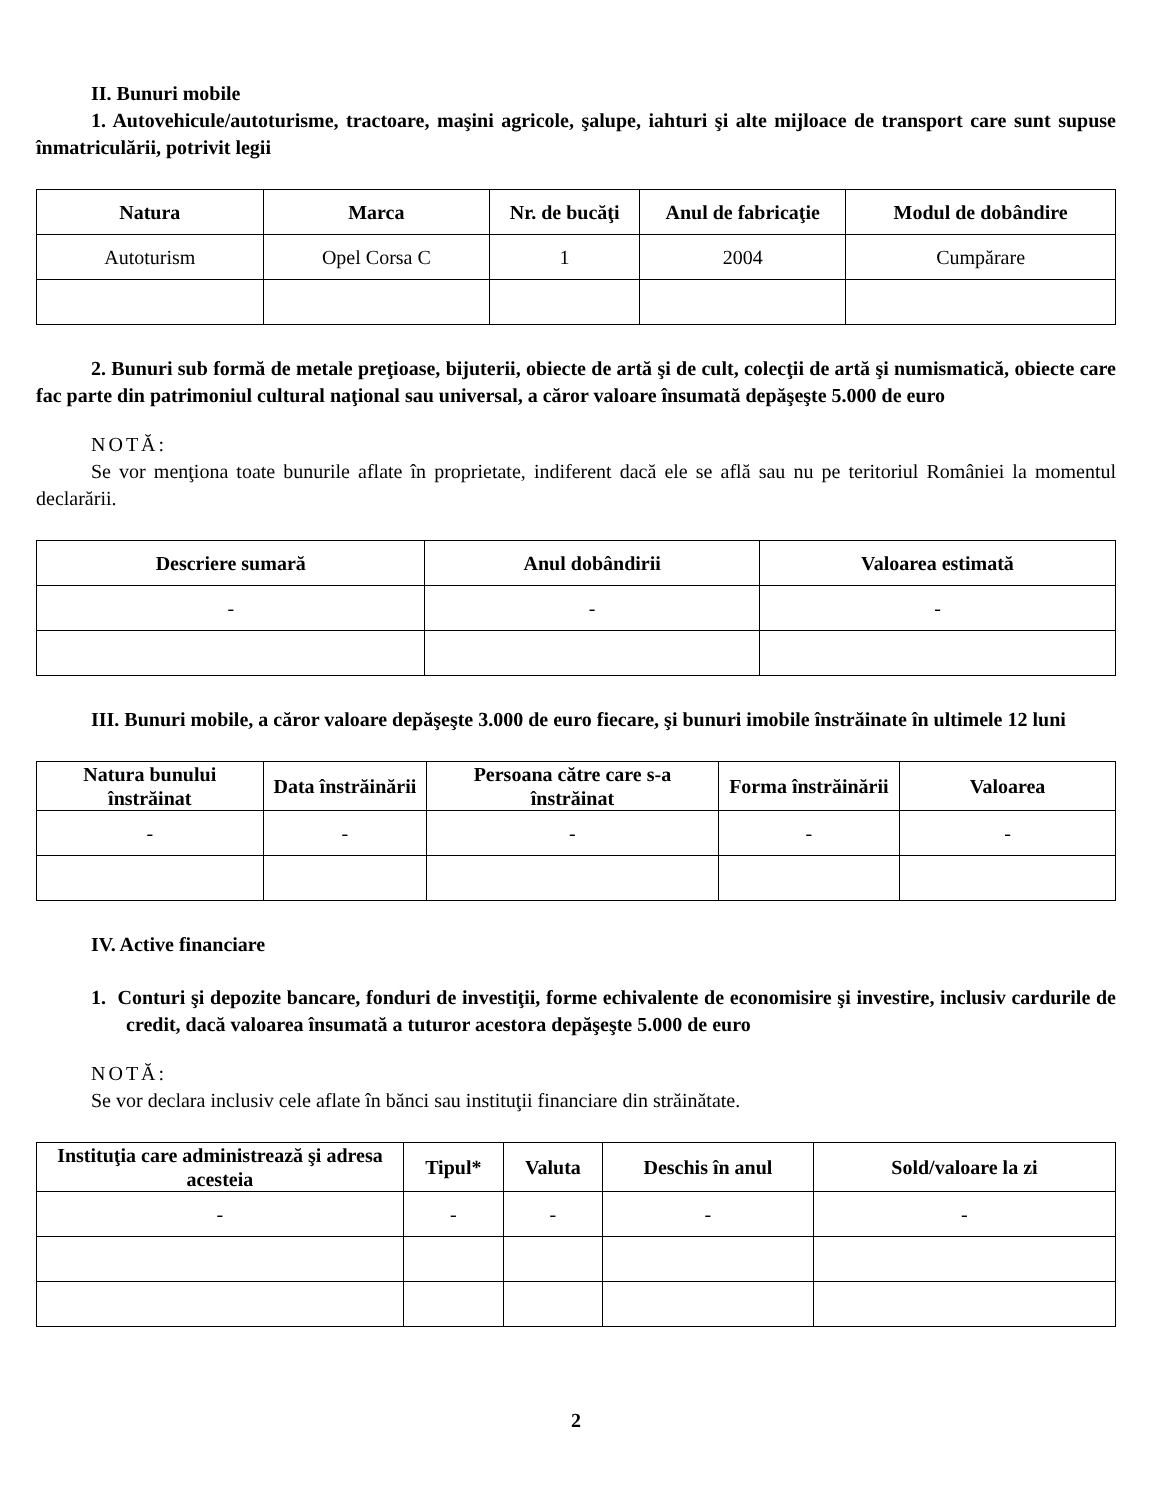II. Bunuri mobile
1. Autovehicule/autoturisme, tractoare, maşini agricole, şalupe, iahturi şi alte mijloace de transport care sunt supuse înmatriculării, potrivit legii
| Natura | Marca | Nr. de bucăţi | Anul de fabricaţie | Modul de dobândire |
| --- | --- | --- | --- | --- |
| Autoturism | Opel Corsa C | 1 | 2004 | Cumpărare |
2. Bunuri sub formă de metale preţioase, bijuterii, obiecte de artă şi de cult, colecţii de artă şi numismatică, obiecte care fac parte din patrimoniul cultural naţional sau universal, a căror valoare însumată depăşeşte 5.000 de euro
NOTĂ:
Se vor menţiona toate bunurile aflate în proprietate, indiferent dacă ele se află sau nu pe teritoriul României la momentul declarării.
| Descriere sumară | Anul dobândirii | Valoarea estimată |
| --- | --- | --- |
| - | - | - |
III. Bunuri mobile, a căror valoare depăşeşte 3.000 de euro fiecare, şi bunuri imobile înstrăinate în ultimele 12 luni
| Natura bunului înstrăinat | Data înstrăinării | Persoana către care s-a înstrăinat | Forma înstrăinării | Valoarea |
| --- | --- | --- | --- | --- |
| - | - | - | - | - |
IV. Active financiare
1. Conturi şi depozite bancare, fonduri de investiţii, forme echivalente de economisire şi investire, inclusiv cardurile de credit, dacă valoarea însumată a tuturor acestora depăşeşte 5.000 de euro
NOTĂ:
Se vor declara inclusiv cele aflate în bănci sau instituţii financiare din străinătate.
| Instituţia care administrează şi adresa acesteia | Tipul* | Valuta | Deschis în anul | Sold/valoare la zi |
| --- | --- | --- | --- | --- |
| - | - | - | - | - |
2